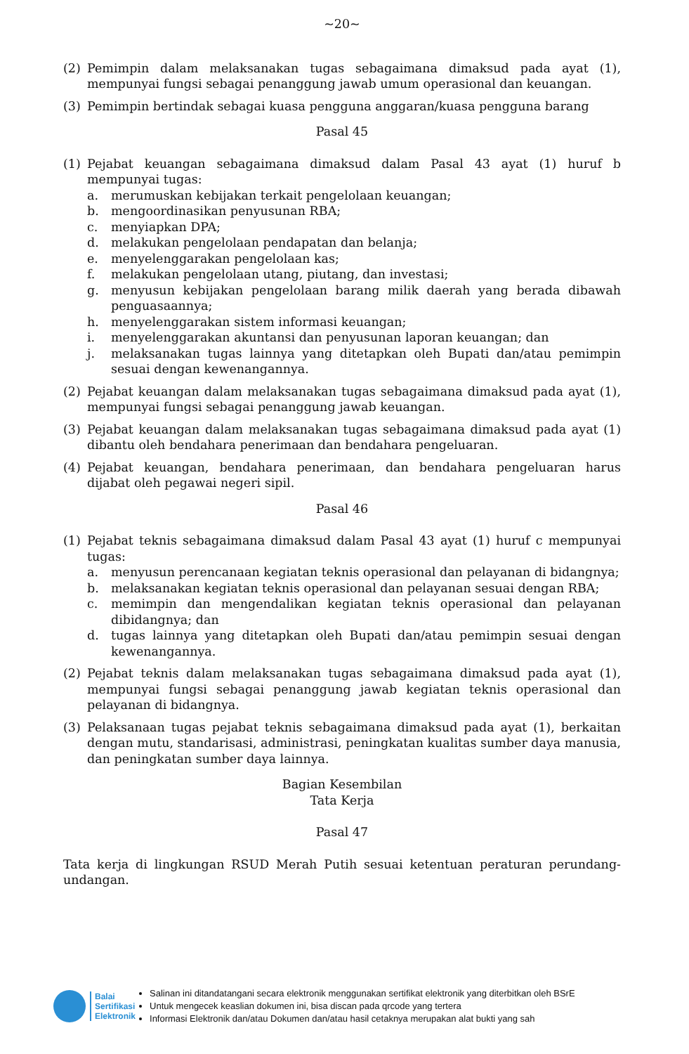~20~
(2) Pemimpin dalam melaksanakan tugas sebagaimana dimaksud pada ayat (1), mempunyai fungsi sebagai penanggung jawab umum operasional dan keuangan.
(3) Pemimpin bertindak sebagai kuasa pengguna anggaran/kuasa pengguna barang
Pasal 45
(1) Pejabat keuangan sebagaimana dimaksud dalam Pasal 43 ayat (1) huruf b mempunyai tugas:
a. merumuskan kebijakan terkait pengelolaan keuangan;
b. mengoordinasikan penyusunan RBA;
c. menyiapkan DPA;
d. melakukan pengelolaan pendapatan dan belanja;
e. menyelenggarakan pengelolaan kas;
f. melakukan pengelolaan utang, piutang, dan investasi;
g. menyusun kebijakan pengelolaan barang milik daerah yang berada dibawah penguasaannya;
h. menyelenggarakan sistem informasi keuangan;
i. menyelenggarakan akuntansi dan penyusunan laporan keuangan; dan
j. melaksanakan tugas lainnya yang ditetapkan oleh Bupati dan/atau pemimpin sesuai dengan kewenangannya.
(2) Pejabat keuangan dalam melaksanakan tugas sebagaimana dimaksud pada ayat (1), mempunyai fungsi sebagai penanggung jawab keuangan.
(3) Pejabat keuangan dalam melaksanakan tugas sebagaimana dimaksud pada ayat (1) dibantu oleh bendahara penerimaan dan bendahara pengeluaran.
(4) Pejabat keuangan, bendahara penerimaan, dan bendahara pengeluaran harus dijabat oleh pegawai negeri sipil.
Pasal 46
(1) Pejabat teknis sebagaimana dimaksud dalam Pasal 43 ayat (1) huruf c mempunyai tugas:
a. menyusun perencanaan kegiatan teknis operasional dan pelayanan di bidangnya;
b. melaksanakan kegiatan teknis operasional dan pelayanan sesuai dengan RBA;
c. memimpin dan mengendalikan kegiatan teknis operasional dan pelayanan dibidangnya; dan
d. tugas lainnya yang ditetapkan oleh Bupati dan/atau pemimpin sesuai dengan kewenangannya.
(2) Pejabat teknis dalam melaksanakan tugas sebagaimana dimaksud pada ayat (1), mempunyai fungsi sebagai penanggung jawab kegiatan teknis operasional dan pelayanan di bidangnya.
(3) Pelaksanaan tugas pejabat teknis sebagaimana dimaksud pada ayat (1), berkaitan dengan mutu, standarisasi, administrasi, peningkatan kualitas sumber daya manusia, dan peningkatan sumber daya lainnya.
Bagian Kesembilan
Tata Kerja
Pasal 47
Tata kerja di lingkungan RSUD Merah Putih sesuai ketentuan peraturan perundang-undangan.
Balai
Sertifikasi
Elektronik
Salinan ini ditandatangani secara elektronik menggunakan sertifikat elektronik yang diterbitkan oleh BSrE
Untuk mengecek keaslian dokumen ini, bisa discan pada qrcode yang tertera
Informasi Elektronik dan/atau Dokumen dan/atau hasil cetaknya merupakan alat bukti yang sah